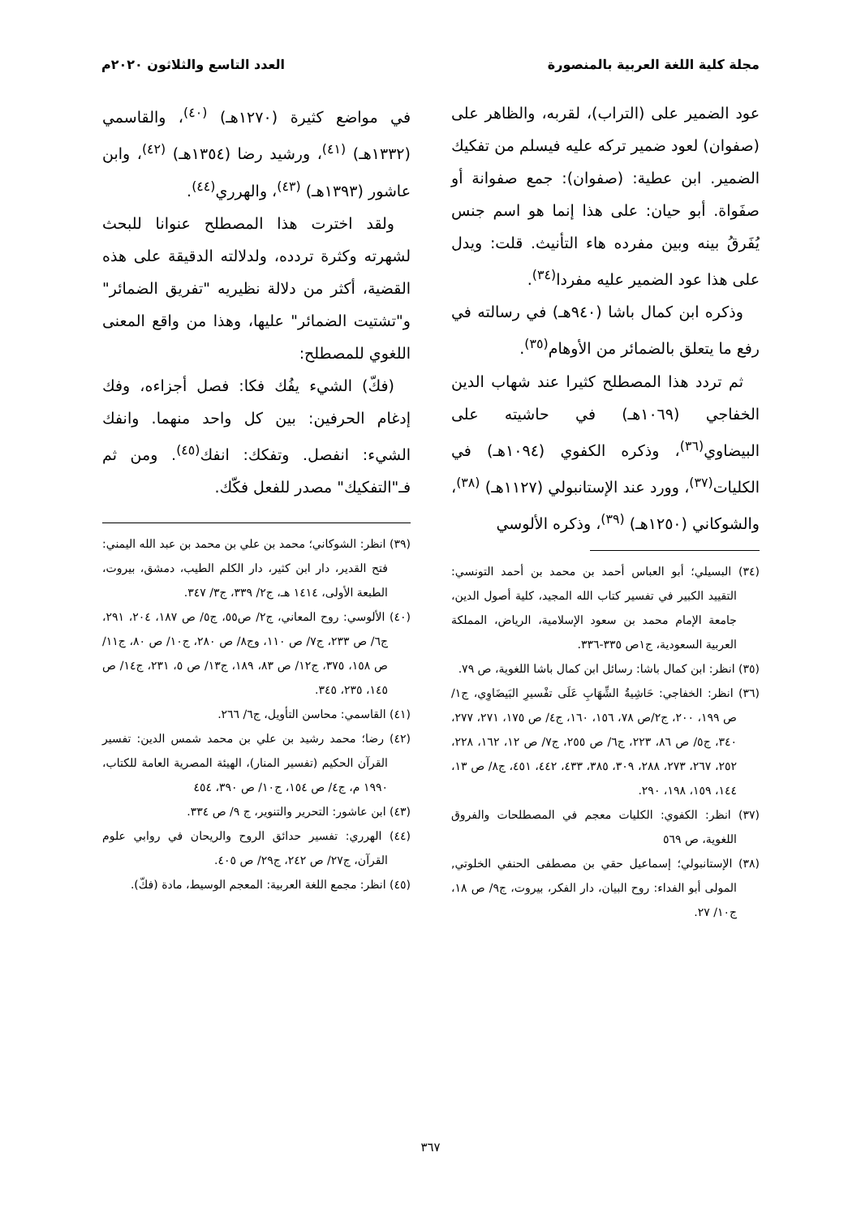مجلة كلية اللغة العربية بالمنصورة العدد التاسع والثلاثون ٢٠٢٠م
عود الضمير على (التراب)، لقربه، والظاهر على (صفوان) لعود ضمير تركه عليه فيسلم من تفكيك الضمير. ابن عطية: (صفوان): جمع صفوانة أو صفَواة. أبو حيان: على هذا إنما هو اسم جنس يُفَرقُ بينه وبين مفرده هاء التأنيث. قلت: ويدل على هذا عود الضمير عليه مفردا<sup>(٣٤)</sup>.
وذكره ابن كمال باشا (٩٤٠هـ) في رسالته في رفع ما يتعلق بالضمائر من الأوهام<sup>(٣٥)</sup>.
ثم تردد هذا المصطلح كثيرا عند شهاب الدين الخفاجي (١٠٦٩هـ) في حاشيته على البيضاوي<sup>(٣٦)</sup>، وذكره الكفوي (١٠٩٤هـ) في الكليات<sup>(٣٧)</sup>، وورد عند الإستانبولي (١١٢٧هـ) <sup>(٣٨)</sup>، والشوكاني (١٢٥٠هـ) <sup>(٣٩)</sup>، وذكره الألوسي
(٣٤) البسيلي؛ أبو العباس أحمد بن محمد بن أحمد التونسي: التقييد الكبير في تفسير كتاب الله المجيد، كلية أصول الدين، جامعة الإمام محمد بن سعود الإسلامية، الرياض، المملكة العربية السعودية، ج١ص ٣٣٥-٣٣٦.
(٣٥) انظر: ابن كمال باشا: رسائل ابن كمال باشا اللغوية، ص ٧٩.
(٣٦) انظر: الخفاجي: حَاشِيةُ الشِّهَابِ عَلَى تفْسيرِ البَيضَاوِي، ج١/ص ١٩٩، ٢٠٠، ج٢/ص ٧٨، ١٥٦، ١٦٠، ج٤/ ص ١٧٥، ٢٧١، ٢٧٧، ٣٤٠، ج٥/ ص ٨٦، ٢٢٣، ج٦/ ص ٢٥٥، ج٧/ ص ١٢، ١٦٢، ٢٢٨، ٢٥٢، ٢٦٧، ٢٧٣، ٢٨٨، ٣٠٩، ٣٨٥، ٤٣٣، ٤٤٢، ٤٥١، ج٨/ ص ١٣، ١٤٤، ١٥٩، ١٩٨، ٢٩٠.
(٣٧) انظر: الكفوي: الكليات معجم في المصطلحات والفروق اللغوية، ص ٥٦٩
(٣٨) الإستانبولي؛ إسماعيل حقي بن مصطفى الحنفي الخلوتي, المولى أبو الفداء: روح البيان، دار الفكر، بيروت، ج٩/ ص ١٨، ج١٠/ ٢٧.
في مواضع كثيرة (١٢٧٠هـ) <sup>(٤٠)</sup>، والقاسمي (١٣٣٢هـ) <sup>(٤١)</sup>، ورشيد رضا (١٣٥٤هـ) <sup>(٤٢)</sup>، وابن عاشور (١٣٩٣هـ) <sup>(٤٣)</sup>، والهرري<sup>(٤٤)</sup>.
ولقد اخترت هذا المصطلح عنوانا للبحث لشهرته وكثرة تردده، ولدلالته الدقيقة على هذه القضية، أكثر من دلالة نظيريه "تفريق الضمائر" و"تشتيت الضمائر" عليها، وهذا من واقع المعنى اللغوي للمصطلح:
(فكّ) الشيء يفُك فكا: فصل أجزاءه، وفك إدغام الحرفين: بين كل واحد منهما. وانفك الشيء: انفصل. وتفكك: انفك<sup>(٤٥)</sup>. ومن ثم فـ"التفكيك" مصدر للفعل فكّك.
(٣٩) انظر: الشوكاني؛ محمد بن علي بن محمد بن عبد الله اليمني: فتح القدير، دار ابن كثير، دار الكلم الطيب، دمشق، بيروت، الطبعة الأولى، ١٤١٤ هـ، ج٢/ ٣٣٩، ج٣/ ٣٤٧.
(٤٠) الألوسي: روح المعاني، ج٢/ ص٥٥، ج٥/ ص ١٨٧، ٢٠٤، ٢٩١، ج٦/ ص ٢٣٣، ج٧/ ص ١١٠، وج٨/ ص ٢٨٠، ج١٠/ ص ٨٠، ج١١/ ص ١٥٨، ٣٧٥، ج١٢/ ص ٨٣، ١٨٩، ج١٣/ ص ٥، ٢٣١، ج١٤/ ص ١٤٥، ٢٣٥، ٣٤٥.
(٤١) القاسمي: محاسن التأويل، ج٦/ ٢٦٦.
(٤٢) رضا؛ محمد رشيد بن علي بن محمد شمس الدين: تفسير القرآن الحكيم (تفسير المنار)، الهيئة المصرية العامة للكتاب، ١٩٩٠ م، ج٤/ ص ١٥٤، ج١٠/ ص ٣٩٠، ٤٥٤
(٤٣) ابن عاشور: التحرير والتنوير، ج ٩/ ص ٣٣٤.
(٤٤) الهرري: تفسير حدائق الروح والريحان في روابي علوم القرآن، ج٢٧/ ص ٢٤٢، ج٢٩/ ص ٤٠٥.
(٤٥) انظر: مجمع اللغة العربية: المعجم الوسيط، مادة (فكّ).
٣٦٧